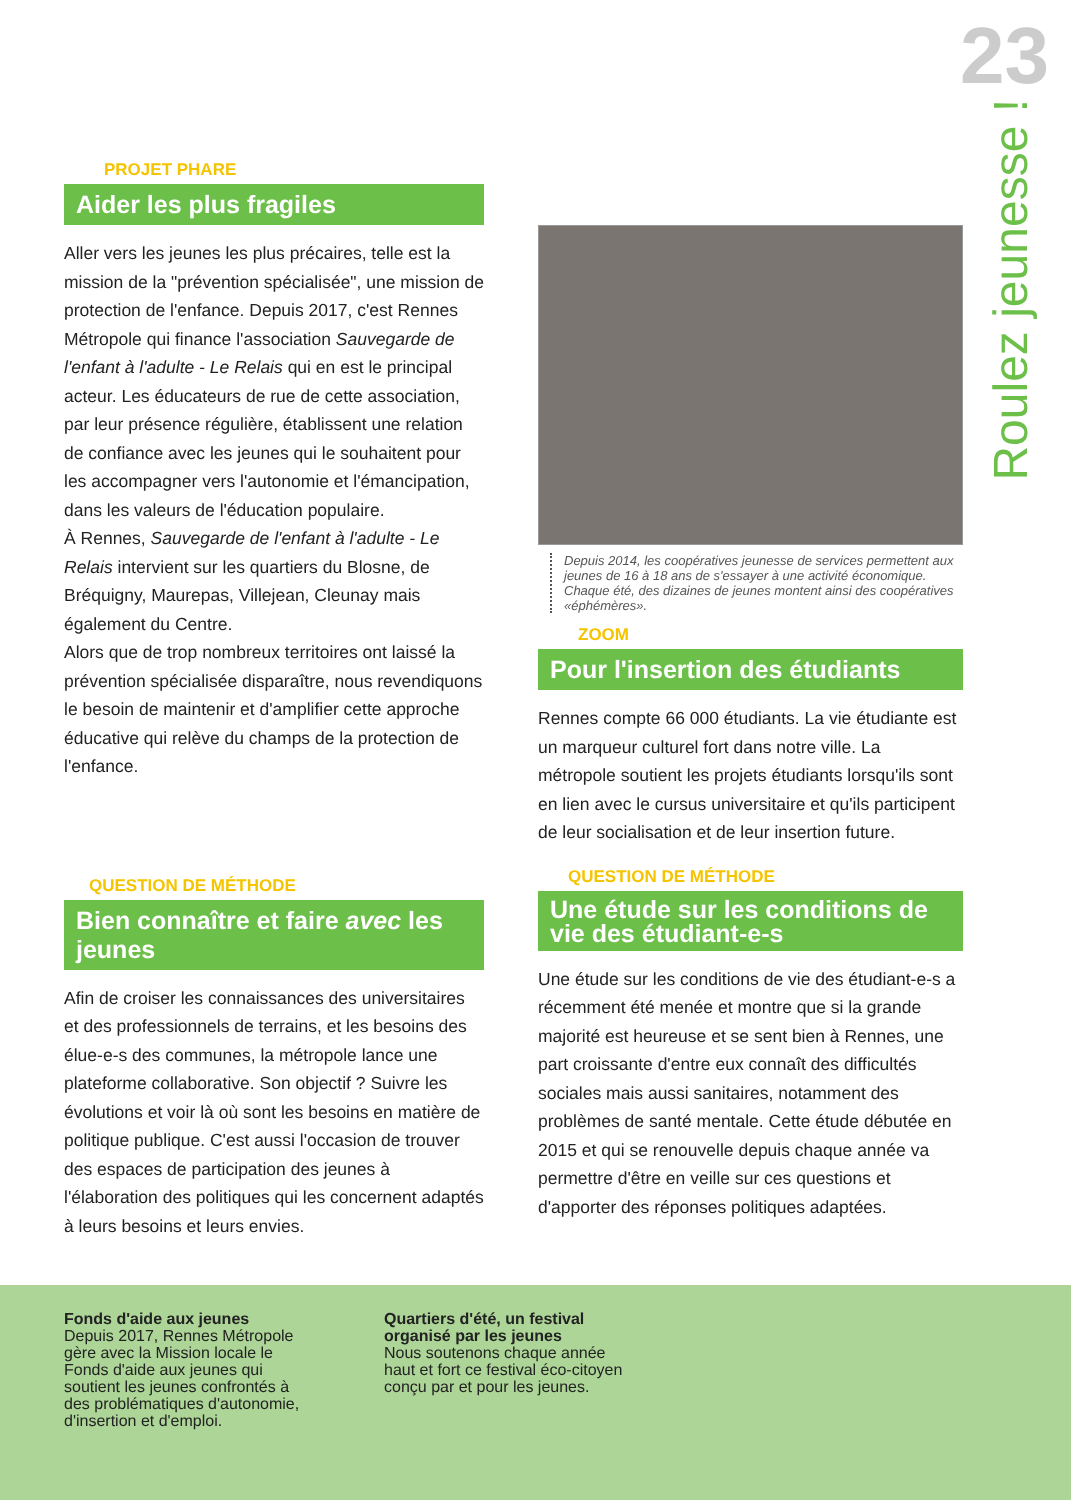23
Roulez jeunesse !
PROJET PHARE
Aider les plus fragiles
Aller vers les jeunes les plus précaires, telle est la mission de la "prévention spécialisée", une mission de protection de l'enfance. Depuis 2017, c'est Rennes Métropole qui finance l'association Sauvegarde de l'enfant à l'adulte - Le Relais qui en est le principal acteur. Les éducateurs de rue de cette association, par leur présence régulière, établissent une relation de confiance avec les jeunes qui le souhaitent pour les accompagner vers l'autonomie et l'émancipation, dans les valeurs de l'éducation populaire.
À Rennes, Sauvegarde de l'enfant à l'adulte - Le Relais intervient sur les quartiers du Blosne, de Bréquigny, Maurepas, Villejean, Cleunay mais également du Centre.
Alors que de trop nombreux territoires ont laissé la prévention spécialisée disparaître, nous revendiquons le besoin de maintenir et d'amplifier cette approche éducative qui relève du champs de la protection de l'enfance.
QUESTION DE MÉTHODE
Bien connaître et faire avec les jeunes
Afin de croiser les connaissances des universitaires et des professionnels de terrains, et les besoins des élue-e-s des communes, la métropole lance une plateforme collaborative. Son objectif ? Suivre les évolutions et voir là où sont les besoins en matière de politique publique. C'est aussi l'occasion de trouver des espaces de participation des jeunes à l'élaboration des politiques qui les concernent adaptés à leurs besoins et leurs envies.
Depuis 2014, les coopératives jeunesse de services permettent aux jeunes de 16 à 18 ans de s'essayer à une activité économique. Chaque été, des dizaines de jeunes montent ainsi des coopératives «éphémères».
ZOOM
Pour l'insertion des étudiants
Rennes compte 66 000 étudiants. La vie étudiante est un marqueur culturel fort dans notre ville. La métropole soutient les projets étudiants lorsqu'ils sont en lien avec le cursus universitaire et qu'ils participent de leur socialisation et de leur insertion future.
QUESTION DE MÉTHODE
Une étude sur les conditions de vie des étudiant-e-s
Une étude sur les conditions de vie des étudiant-e-s a récemment été menée et montre que si la grande majorité est heureuse et se sent bien à Rennes, une part croissante d'entre eux connaît des difficultés sociales mais aussi sanitaires, notamment des problèmes de santé mentale. Cette étude débutée en 2015 et qui se renouvelle depuis chaque année va permettre d'être en veille sur ces questions et d'apporter des réponses politiques adaptées.
Fonds d'aide aux jeunes
Depuis 2017, Rennes Métropole gère avec la Mission locale le Fonds d'aide aux jeunes qui soutient les jeunes confrontés à des problématiques d'autonomie, d'insertion et d'emploi.
Quartiers d'été, un festival organisé par les jeunes
Nous soutenons chaque année haut et fort ce festival éco-citoyen conçu par et pour les jeunes.